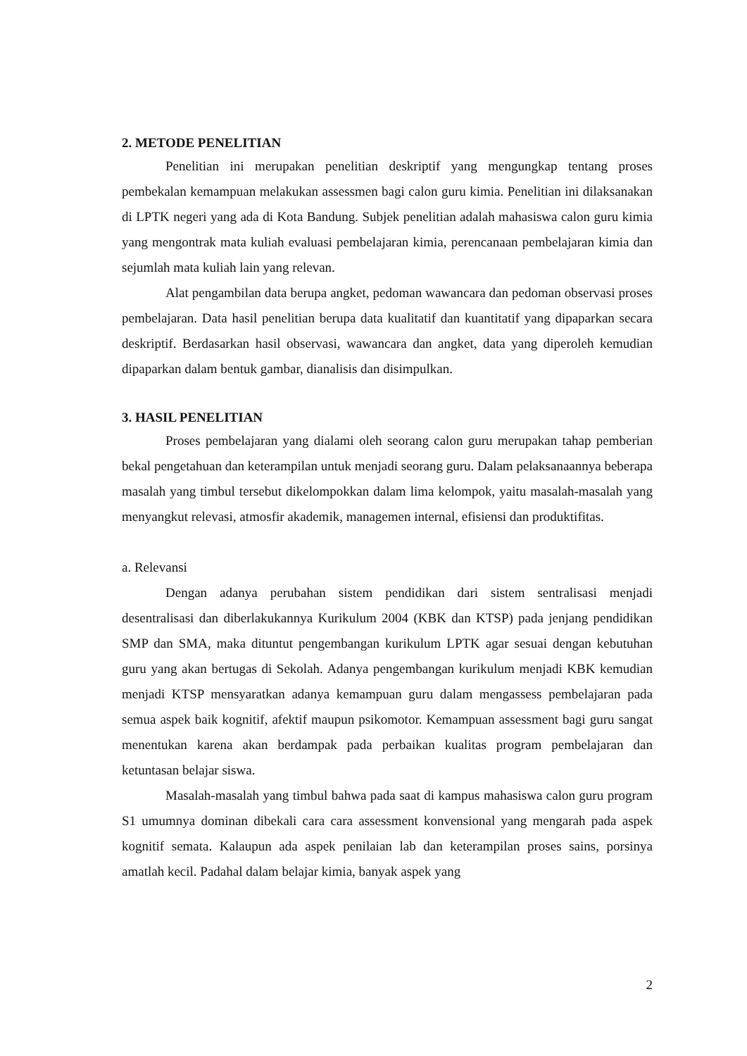2. METODE PENELITIAN
Penelitian ini merupakan penelitian deskriptif yang mengungkap tentang proses pembekalan kemampuan melakukan assessmen bagi calon guru kimia. Penelitian ini dilaksanakan di LPTK negeri yang ada di Kota Bandung. Subjek penelitian adalah mahasiswa calon guru kimia yang mengontrak mata kuliah evaluasi pembelajaran kimia, perencanaan pembelajaran kimia dan sejumlah mata kuliah lain yang relevan.
Alat pengambilan data berupa angket, pedoman wawancara dan pedoman observasi proses pembelajaran. Data hasil penelitian berupa data kualitatif dan kuantitatif yang dipaparkan secara deskriptif. Berdasarkan hasil observasi, wawancara dan angket, data yang diperoleh kemudian dipaparkan dalam bentuk gambar, dianalisis dan disimpulkan.
3. HASIL PENELITIAN
Proses pembelajaran yang dialami oleh seorang calon guru merupakan tahap pemberian bekal pengetahuan dan keterampilan untuk menjadi seorang guru. Dalam pelaksanaannya beberapa masalah yang timbul tersebut dikelompokkan dalam lima kelompok, yaitu masalah-masalah yang menyangkut relevasi, atmosfir akademik, managemen internal, efisiensi dan produktifitas.
a. Relevansi
Dengan adanya perubahan sistem pendidikan dari sistem sentralisasi menjadi desentralisasi dan diberlakukannya Kurikulum 2004 (KBK dan KTSP) pada jenjang pendidikan SMP dan SMA, maka dituntut pengembangan kurikulum LPTK agar sesuai dengan kebutuhan guru yang akan bertugas di Sekolah. Adanya pengembangan kurikulum menjadi KBK kemudian menjadi KTSP mensyaratkan adanya kemampuan guru dalam mengassess pembelajaran pada semua aspek baik kognitif, afektif maupun psikomotor. Kemampuan assessment bagi guru sangat menentukan karena akan berdampak pada perbaikan kualitas program pembelajaran dan ketuntasan belajar siswa.
Masalah-masalah yang timbul bahwa pada saat di kampus mahasiswa calon guru program S1 umumnya dominan dibekali cara cara assessment konvensional yang mengarah pada aspek kognitif semata. Kalaupun ada aspek penilaian lab dan keterampilan proses sains, porsinya amatlah kecil. Padahal dalam belajar kimia, banyak aspek yang
2